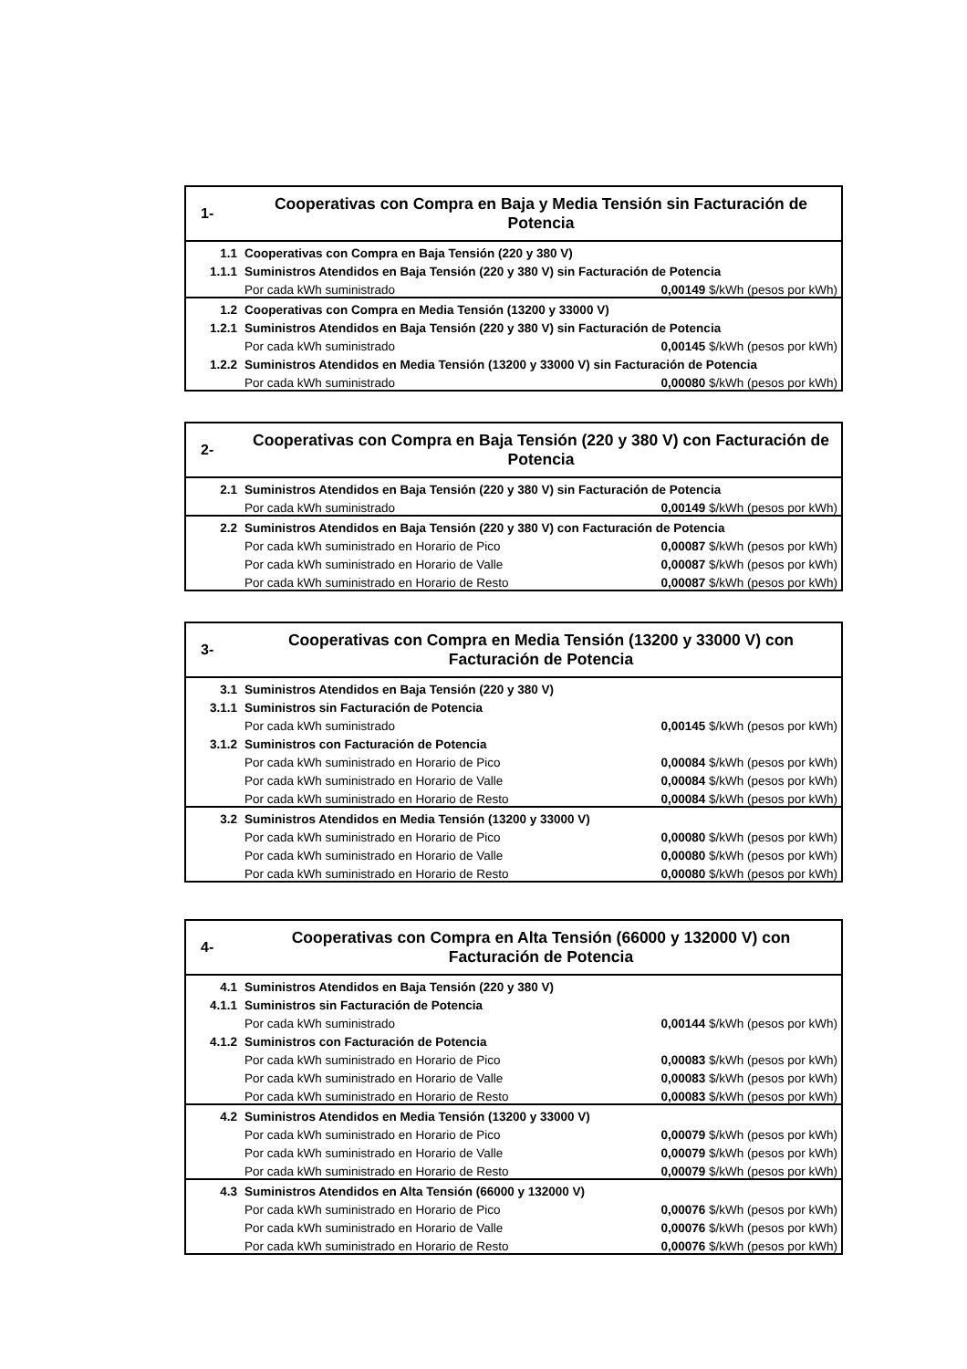| 1- | Cooperativas con Compra en Baja y Media Tensión sin Facturación de Potencia | |
| 1.1 | Cooperativas con Compra en Baja Tensión (220 y 380 V) | |
| 1.1.1 | Suministros Atendidos en Baja Tensión (220 y 380 V) sin Facturación de Potencia | |
| | Por cada kWh suministrado | 0,00149 $/kWh (pesos por kWh) |
| 1.2 | Cooperativas con Compra en Media Tensión (13200 y 33000 V) | |
| 1.2.1 | Suministros Atendidos en Baja Tensión (220 y 380 V) sin Facturación de Potencia | |
| | Por cada kWh suministrado | 0,00145 $/kWh (pesos por kWh) |
| 1.2.2 | Suministros Atendidos en Media Tensión (13200 y 33000 V) sin Facturación de Potencia | |
| | Por cada kWh suministrado | 0,00080 $/kWh (pesos por kWh) |
| 2- | Cooperativas con Compra en Baja Tensión (220 y 380 V) con Facturación de Potencia | |
| 2.1 | Suministros Atendidos en Baja Tensión (220 y 380 V) sin Facturación de Potencia | |
| | Por cada kWh suministrado | 0,00149 $/kWh (pesos por kWh) |
| 2.2 | Suministros Atendidos en Baja Tensión (220 y 380 V) con Facturación de Potencia | |
| | Por cada kWh suministrado en Horario de Pico | 0,00087 $/kWh (pesos por kWh) |
| | Por cada kWh suministrado en Horario de Valle | 0,00087 $/kWh (pesos por kWh) |
| | Por cada kWh suministrado en Horario de Resto | 0,00087 $/kWh (pesos por kWh) |
| 3- | Cooperativas con Compra en Media Tensión (13200 y 33000 V) con Facturación de Potencia | |
| 3.1 | Suministros Atendidos en Baja Tensión (220 y 380 V) | |
| 3.1.1 | Suministros sin Facturación de Potencia | |
| | Por cada kWh suministrado | 0,00145 $/kWh (pesos por kWh) |
| 3.1.2 | Suministros con Facturación de Potencia | |
| | Por cada kWh suministrado en Horario de Pico | 0,00084 $/kWh (pesos por kWh) |
| | Por cada kWh suministrado en Horario de Valle | 0,00084 $/kWh (pesos por kWh) |
| | Por cada kWh suministrado en Horario de Resto | 0,00084 $/kWh (pesos por kWh) |
| 3.2 | Suministros Atendidos en Media Tensión (13200 y 33000 V) | |
| | Por cada kWh suministrado en Horario de Pico | 0,00080 $/kWh (pesos por kWh) |
| | Por cada kWh suministrado en Horario de Valle | 0,00080 $/kWh (pesos por kWh) |
| | Por cada kWh suministrado en Horario de Resto | 0,00080 $/kWh (pesos por kWh) |
| 4- | Cooperativas con Compra en Alta Tensión (66000 y 132000 V) con Facturación de Potencia | |
| 4.1 | Suministros Atendidos en Baja Tensión (220 y 380 V) | |
| 4.1.1 | Suministros sin Facturación de Potencia | |
| | Por cada kWh suministrado | 0,00144 $/kWh (pesos por kWh) |
| 4.1.2 | Suministros con Facturación de Potencia | |
| | Por cada kWh suministrado en Horario de Pico | 0,00083 $/kWh (pesos por kWh) |
| | Por cada kWh suministrado en Horario de Valle | 0,00083 $/kWh (pesos por kWh) |
| | Por cada kWh suministrado en Horario de Resto | 0,00083 $/kWh (pesos por kWh) |
| 4.2 | Suministros Atendidos en Media Tensión (13200 y 33000 V) | |
| | Por cada kWh suministrado en Horario de Pico | 0,00079 $/kWh (pesos por kWh) |
| | Por cada kWh suministrado en Horario de Valle | 0,00079 $/kWh (pesos por kWh) |
| | Por cada kWh suministrado en Horario de Resto | 0,00079 $/kWh (pesos por kWh) |
| 4.3 | Suministros Atendidos en Alta Tensión (66000 y 132000 V) | |
| | Por cada kWh suministrado en Horario de Pico | 0,00076 $/kWh (pesos por kWh) |
| | Por cada kWh suministrado en Horario de Valle | 0,00076 $/kWh (pesos por kWh) |
| | Por cada kWh suministrado en Horario de Resto | 0,00076 $/kWh (pesos por kWh) |